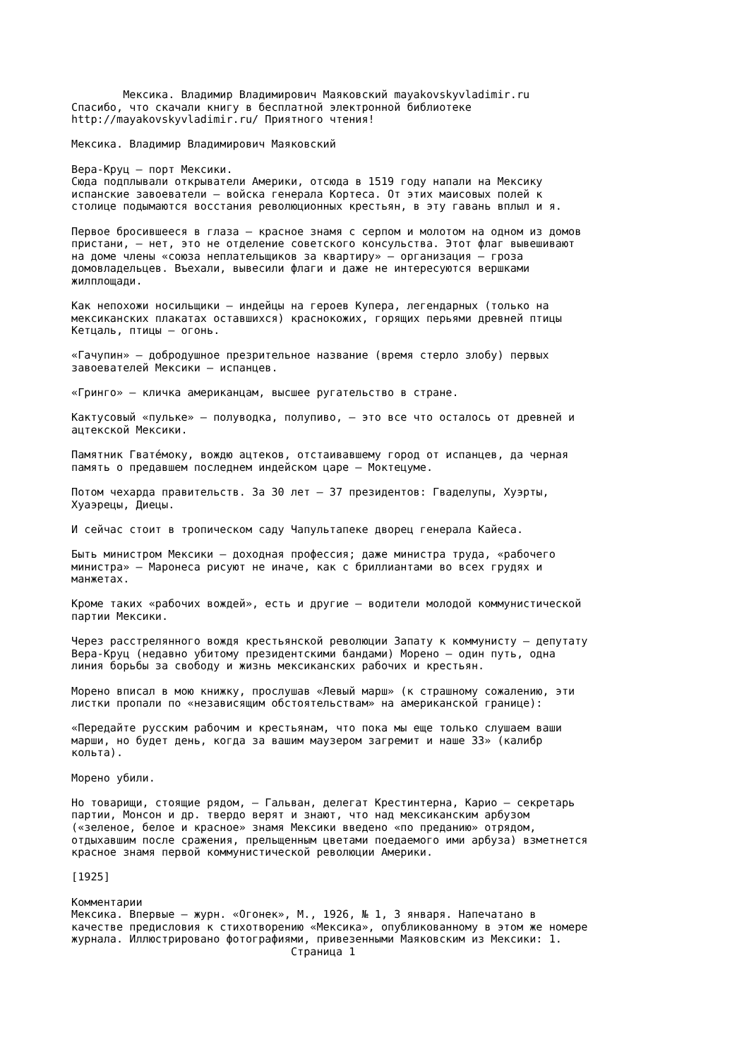Мексика. Владимир Владимирович Маяковский mayakovskyvladimir.ru
Спасибо, что скачали книгу в бесплатной электронной библиотеке
http://mayakovskyvladimir.ru/ Приятного чтения!

Мексика. Владимир Владимирович Маяковский

Вера-Круц — порт Мексики.
Сюда подплывали открыватели Америки, отсюда в 1519 году напали на Мексику
испанские завоеватели — войска генерала Кортеса. От этих маисовых полей к
столице подымаются восстания революционных крестьян, в эту гавань вплыл и я.

Первое бросившееся в глаза — красное знамя с серпом и молотом на одном из домов
пристани, — нет, это не отделение советского консульства. Этот флаг вывешивают
на доме члены «союза неплательщиков за квартиру» — организация — гроза
домовладельцев. Въехали, вывесили флаги и даже не интересуются вершками
жилплощади.

Как непохожи носильщики — индейцы на героев Купера, легендарных (только на
мексиканских плакатах оставшихся) краснокожих, горящих перьями древней птицы
Кетцаль, птицы — огонь.

«Гачупин» — добродушное презрительное название (время стерло злобу) первых
завоевателей Мексики — испанцев.

«Гринго» — кличка американцам, высшее ругательство в стране.

Кактусовый «пульке» — полуводка, полупиво, — это все что осталось от древней и
ацтекской Мексики.

Памятник Гватéмоку, вождю ацтеков, отстаивавшему город от испанцев, да черная
память о предавшем последнем индейском царе — Моктецуме.

Потом чехарда правительств. За 30 лет — 37 президентов: Гваделупы, Хуэрты,
Хуаэрецы, Диецы.

И сейчас стоит в тропическом саду Чапультапеке дворец генерала Кайеса.

Быть министром Мексики — доходная профессия; даже министра труда, «рабочего
министра» — Маронеса рисуют не иначе, как с бриллиантами во всех грудях и
манжетах.

Кроме таких «рабочих вождей», есть и другие — водители молодой коммунистической
партии Мексики.

Через расстрелянного вождя крестьянской революции Запату к коммунисту — депутату
Вера-Круц (недавно убитому президентскими бандами) Морено — один путь, одна
линия борьбы за свободу и жизнь мексиканских рабочих и крестьян.

Морено вписал в мою книжку, прослушав «Левый марш» (к страшному сожалению, эти
листки пропали по «независящим обстоятельствам» на американской границе):

«Передайте русским рабочим и крестьянам, что пока мы еще только слушаем ваши
марши, но будет день, когда за вашим маузером загремит и наше 33» (калибр
кольта).

Морено убили.

Но товарищи, стоящие рядом, — Гальван, делегат Крестинтерна, Карио — секретарь
партии, Монсон и др. твердо верят и знают, что над мексиканским арбузом
(«зеленое, белое и красное» знамя Мексики введено «по преданию» отрядом,
отдыхавшим после сражения, прельщенным цветами поедаемого ими арбуза) взметнется
красное знамя первой коммунистической революции Америки.

[1925]

Комментарии
Мексика. Впервые — журн. «Огонек», М., 1926, № 1, 3 января. Напечатано в
качестве предисловия к стихотворению «Мексика», опубликованному в этом же номере
журнала. Иллюстрировано фотографиями, привезенными Маяковским из Мексики: 1.
                                  Страница 1